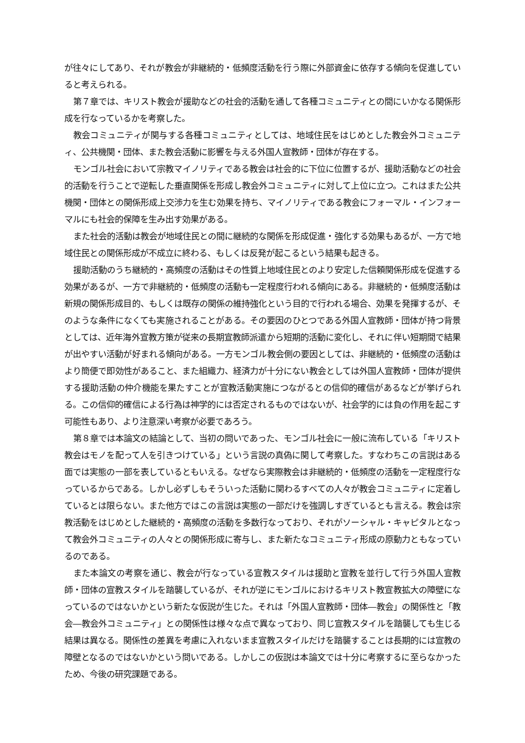が往々にしてあり、それが教会が非継続的・低頻度活動を行う際に外部資金に依存する傾向を促進していると考えられる。
第７章では、キリスト教会が援助などの社会的活動を通して各種コミュニティとの間にいかなる関係形成を行なっているかを考察した。
教会コミュニティが関与する各種コミュニティとしては、地域住民をはじめとした教会外コミュニティ、公共機関・団体、また教会活動に影響を与える外国人宣教師・団体が存在する。
モンゴル社会において宗教マイノリティである教会は社会的に下位に位置するが、援助活動などの社会的活動を行うことで逆転した垂直関係を形成し教会外コミュニティに対して上位に立つ。これはまた公共機関・団体との関係形成上交渉力を生む効果を持ち、マイノリティである教会にフォーマル・インフォーマルにも社会的保障を生み出す効果がある。
また社会的活動は教会が地域住民との間に継続的な関係を形成促進・強化する効果もあるが、一方で地域住民との関係形成が不成立に終わる、もしくは反発が起こるという結果も起きる。
援助活動のうち継続的・高頻度の活動はその性質上地域住民とのより安定した信頼関係形成を促進する効果があるが、一方で非継続的・低頻度の活動も一定程度行われる傾向にある。非継続的・低頻度活動は新規の関係形成目的、もしくは既存の関係の維持強化という目的で行われる場合、効果を発揮するが、そのような条件になくても実施されることがある。その要因のひとつである外国人宣教師・団体が持つ背景としては、近年海外宣教方策が従来の長期宣教師派遣から短期的活動に変化し、それに伴い短期間で結果が出やすい活動が好まれる傾向がある。一方モンゴル教会側の要因としては、非継続的・低頻度の活動はより簡便で即効性があること、また組織力、経済力が十分にない教会としては外国人宣教師・団体が提供する援助活動の仲介機能を果たすことが宣教活動実施につながるとの信仰的確信があるなどが挙げられる。この信仰的確信による行為は神学的には否定されるものではないが、社会学的には負の作用を起こす可能性もあり、より注意深い考察が必要であろう。
第８章では本論文の結論として、当初の問いであった、モンゴル社会に一般に流布している「キリスト教会はモノを配って人を引きつけている」という言説の真偽に関して考察した。すなわちこの言説はある面では実態の一部を表しているともいえる。なぜなら実際教会は非継続的・低頻度の活動を一定程度行なっているからである。しかし必ずしもそういった活動に関わるすべての人々が教会コミュニティに定着しているとは限らない。また他方ではこの言説は実態の一部だけを強調しすぎているとも言える。教会は宗教活動をはじめとした継続的・高頻度の活動を多数行なっており、それがソーシャル・キャピタルとなって教会外コミュニティの人々との関係形成に寄与し、また新たなコミュニティ形成の原動力ともなっているのである。
また本論文の考察を通じ、教会が行なっている宣教スタイルは援助と宣教を並行して行う外国人宣教師・団体の宣教スタイルを踏襲しているが、それが逆にモンゴルにおけるキリスト教宣教拡大の障壁になっているのではないかという新たな仮説が生じた。それは「外国人宣教師・団体―教会」の関係性と「教会―教会外コミュニティ」との関係性は様々な点で異なっており、同じ宣教スタイルを踏襲しても生じる結果は異なる。関係性の差異を考慮に入れないまま宣教スタイルだけを踏襲することは長期的には宣教の障壁となるのではないかという問いである。しかしこの仮説は本論文では十分に考察するに至らなかったため、今後の研究課題である。